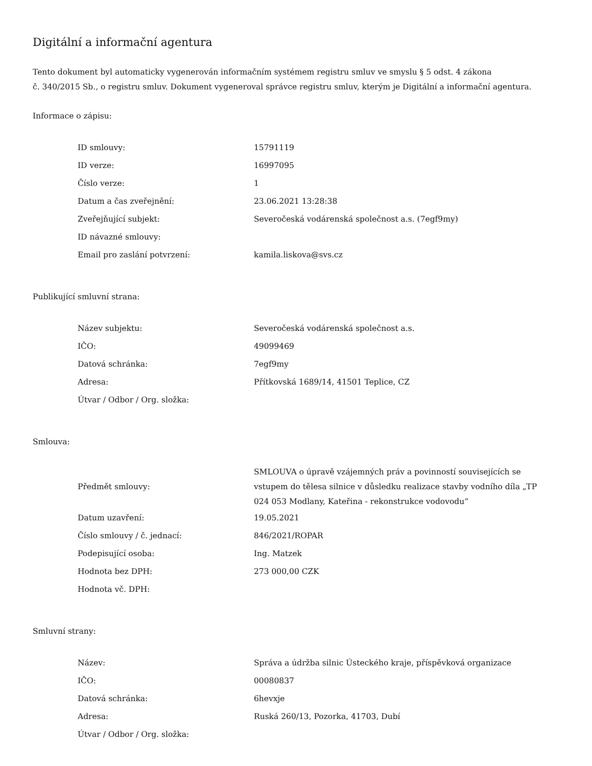Digitální a informační agentura
Tento dokument byl automaticky vygenerován informačním systémem registru smluv ve smyslu § 5 odst. 4 zákona
č. 340/2015 Sb., o registru smluv. Dokument vygeneroval správce registru smluv, kterým je Digitální a informační agentura.
Informace o zápisu:
| ID smlouvy: | 15791119 |
| ID verze: | 16997095 |
| Číslo verze: | 1 |
| Datum a čas zveřejnění: | 23.06.2021 13:28:38 |
| Zveřejňující subjekt: | Severočeská vodárenská společnost a.s. (7egf9my) |
| ID návazné smlouvy: | |
| Email pro zaslání potvrzení: | kamila.liskova@svs.cz |
Publikující smluvní strana:
| Název subjektu: | Severočeská vodárenská společnost a.s. |
| IČO: | 49099469 |
| Datová schránka: | 7egf9my |
| Adresa: | Přítkovská 1689/14, 41501 Teplice, CZ |
| Útvar / Odbor / Org. složka: | |
Smlouva:
| Předmět smlouvy: | SMLOUVA o úpravě vzájemných práv a povinností souvisejících se vstupem do tělesa silnice v důsledku realizace stavby vodního díla „TP 024 053 Modlany, Kateřina - rekonstrukce vodovodu“ |
| Datum uzavření: | 19.05.2021 |
| Číslo smlouvy / č. jednací: | 846/2021/ROPAR |
| Podepisující osoba: | Ing. Matzek |
| Hodnota bez DPH: | 273 000,00 CZK |
| Hodnota vč. DPH: | |
Smluvní strany:
| Název: | Správa a údržba silnic Ústeckého kraje, příspěvková organizace |
| IČO: | 00080837 |
| Datová schránka: | 6hevxje |
| Adresa: | Ruská 260/13, Pozorka, 41703, Dubí |
| Útvar / Odbor / Org. složka: | |